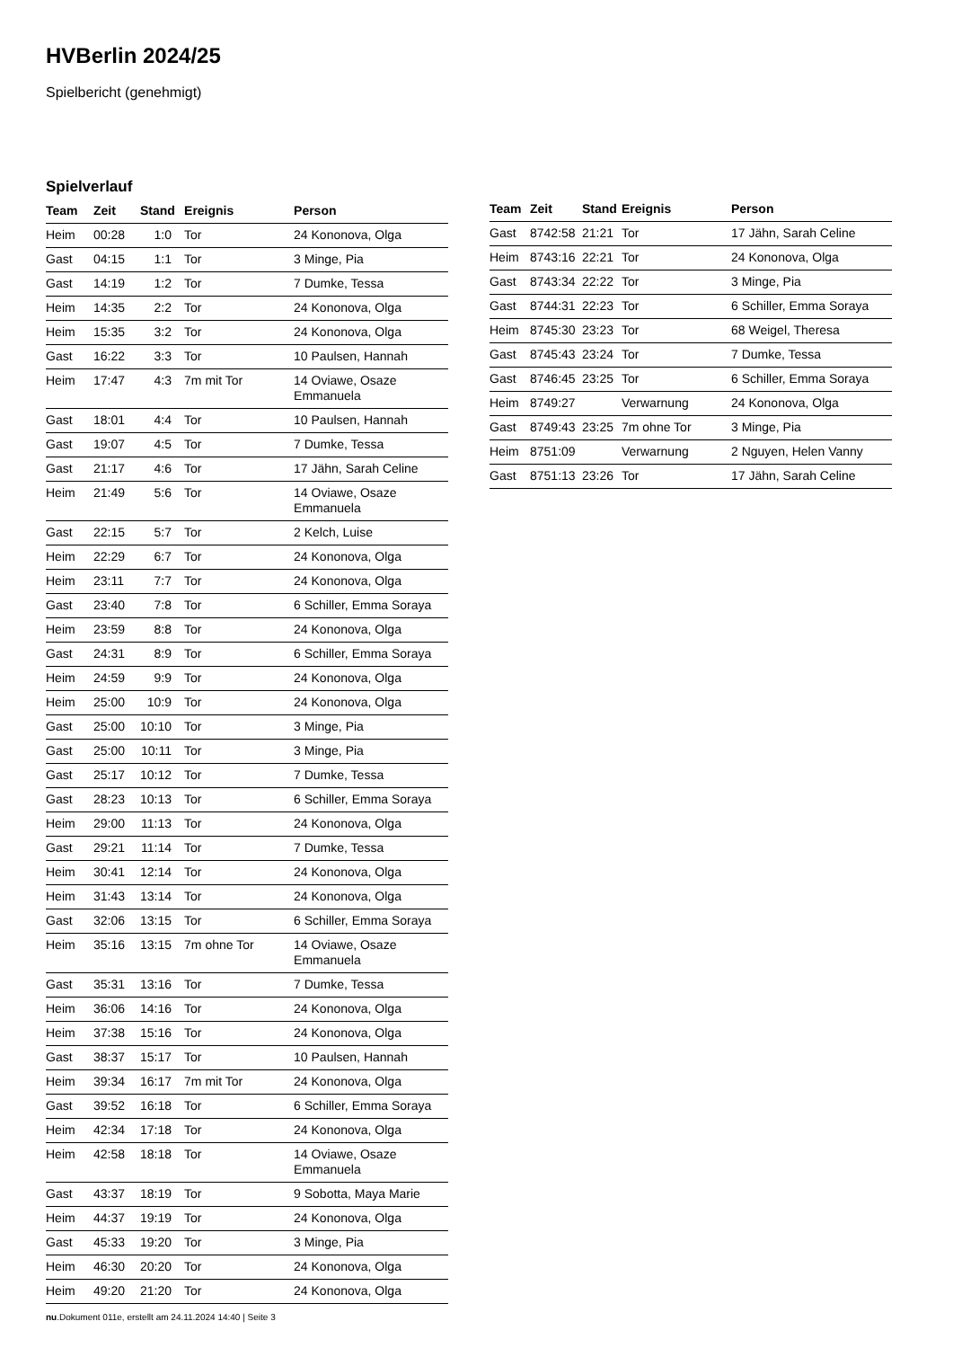HVBerlin 2024/25
Spielbericht (genehmigt)
Spielverlauf
| Team | Zeit | Stand | Ereignis | Person |
| --- | --- | --- | --- | --- |
| Heim | 00:28 | 1:0 | Tor | 24 Kononova, Olga |
| Gast | 04:15 | 1:1 | Tor | 3 Minge, Pia |
| Gast | 14:19 | 1:2 | Tor | 7 Dumke, Tessa |
| Heim | 14:35 | 2:2 | Tor | 24 Kononova, Olga |
| Heim | 15:35 | 3:2 | Tor | 24 Kononova, Olga |
| Gast | 16:22 | 3:3 | Tor | 10 Paulsen, Hannah |
| Heim | 17:47 | 4:3 | 7m mit Tor | 14 Oviawe, Osaze Emmanuela |
| Gast | 18:01 | 4:4 | Tor | 10 Paulsen, Hannah |
| Gast | 19:07 | 4:5 | Tor | 7 Dumke, Tessa |
| Gast | 21:17 | 4:6 | Tor | 17 Jähn, Sarah Celine |
| Heim | 21:49 | 5:6 | Tor | 14 Oviawe, Osaze Emmanuela |
| Gast | 22:15 | 5:7 | Tor | 2 Kelch, Luise |
| Heim | 22:29 | 6:7 | Tor | 24 Kononova, Olga |
| Heim | 23:11 | 7:7 | Tor | 24 Kononova, Olga |
| Gast | 23:40 | 7:8 | Tor | 6 Schiller, Emma Soraya |
| Heim | 23:59 | 8:8 | Tor | 24 Kononova, Olga |
| Gast | 24:31 | 8:9 | Tor | 6 Schiller, Emma Soraya |
| Heim | 24:59 | 9:9 | Tor | 24 Kononova, Olga |
| Heim | 25:00 | 10:9 | Tor | 24 Kononova, Olga |
| Gast | 25:00 | 10:10 | Tor | 3 Minge, Pia |
| Gast | 25:00 | 10:11 | Tor | 3 Minge, Pia |
| Gast | 25:17 | 10:12 | Tor | 7 Dumke, Tessa |
| Gast | 28:23 | 10:13 | Tor | 6 Schiller, Emma Soraya |
| Heim | 29:00 | 11:13 | Tor | 24 Kononova, Olga |
| Gast | 29:21 | 11:14 | Tor | 7 Dumke, Tessa |
| Heim | 30:41 | 12:14 | Tor | 24 Kononova, Olga |
| Heim | 31:43 | 13:14 | Tor | 24 Kononova, Olga |
| Gast | 32:06 | 13:15 | Tor | 6 Schiller, Emma Soraya |
| Heim | 35:16 | 13:15 | 7m ohne Tor | 14 Oviawe, Osaze Emmanuela |
| Gast | 35:31 | 13:16 | Tor | 7 Dumke, Tessa |
| Heim | 36:06 | 14:16 | Tor | 24 Kononova, Olga |
| Heim | 37:38 | 15:16 | Tor | 24 Kononova, Olga |
| Gast | 38:37 | 15:17 | Tor | 10 Paulsen, Hannah |
| Heim | 39:34 | 16:17 | 7m mit Tor | 24 Kononova, Olga |
| Gast | 39:52 | 16:18 | Tor | 6 Schiller, Emma Soraya |
| Heim | 42:34 | 17:18 | Tor | 24 Kononova, Olga |
| Heim | 42:58 | 18:18 | Tor | 14 Oviawe, Osaze Emmanuela |
| Gast | 43:37 | 18:19 | Tor | 9 Sobotta, Maya Marie |
| Heim | 44:37 | 19:19 | Tor | 24 Kononova, Olga |
| Gast | 45:33 | 19:20 | Tor | 3 Minge, Pia |
| Heim | 46:30 | 20:20 | Tor | 24 Kononova, Olga |
| Heim | 49:20 | 21:20 | Tor | 24 Kononova, Olga |
| Team | Zeit | Stand | Ereignis | Person |
| --- | --- | --- | --- | --- |
| Gast | 8742:58 | 21:21 | Tor | 17 Jähn, Sarah Celine |
| Heim | 8743:16 | 22:21 | Tor | 24 Kononova, Olga |
| Gast | 8743:34 | 22:22 | Tor | 3 Minge, Pia |
| Gast | 8744:31 | 22:23 | Tor | 6 Schiller, Emma Soraya |
| Heim | 8745:30 | 23:23 | Tor | 68 Weigel, Theresa |
| Gast | 8745:43 | 23:24 | Tor | 7 Dumke, Tessa |
| Gast | 8746:45 | 23:25 | Tor | 6 Schiller, Emma Soraya |
| Heim | 8749:27 | | Verwarnung | 24 Kononova, Olga |
| Gast | 8749:43 | 23:25 | 7m ohne Tor | 3 Minge, Pia |
| Heim | 8751:09 | | Verwarnung | 2 Nguyen, Helen Vanny |
| Gast | 8751:13 | 23:26 | Tor | 17 Jähn, Sarah Celine |
nu.Dokument 011e, erstellt am 24.11.2024 14:40 | Seite 3